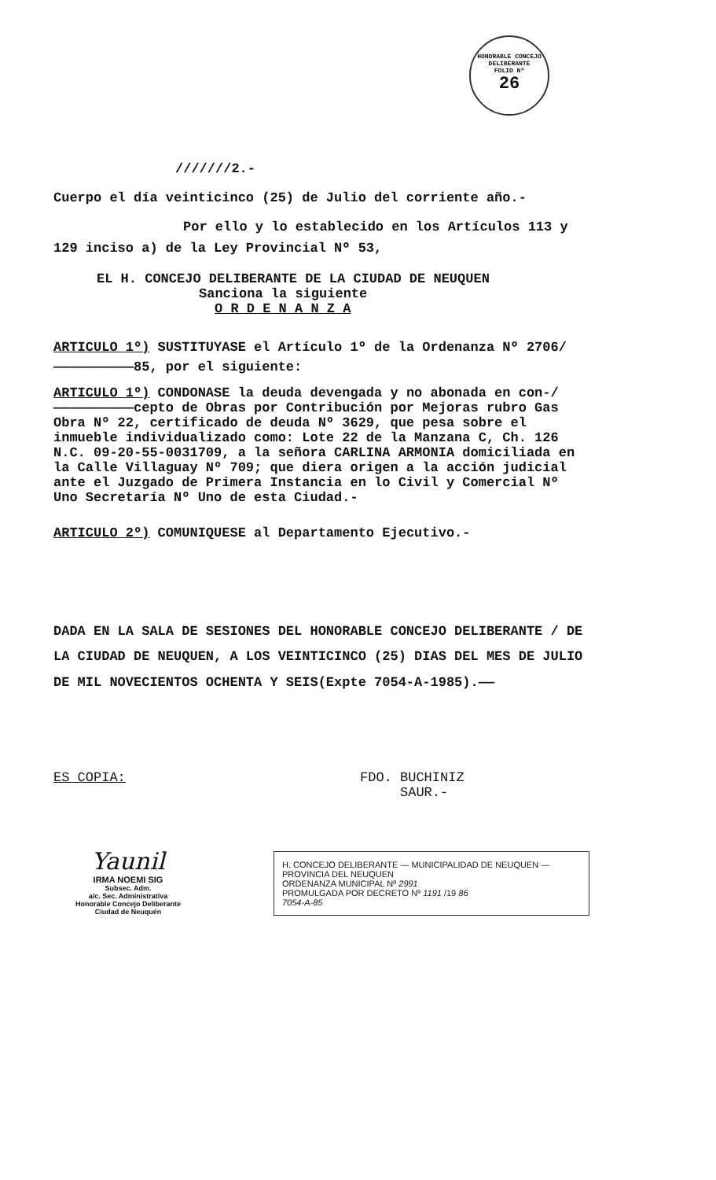HONORABLE CONCEJO DELIBERANTE
FOLIO Nº
26
///////2.-
Cuerpo el día veinticinco (25) de Julio del corriente año.-
Por ello y lo establecido en los Artículos 113 y
129 inciso a) de la Ley Provincial Nº 53,
EL H. CONCEJO DELIBERANTE DE LA CIUDAD DE NEUQUEN
Sanciona la siguiente
O R D E N A N Z A
ARTICULO 1º) SUSTITUYASE el Artículo 1º de la Ordenanza Nº 2706/
——————————85, por el siguiente:
ARTICULO 1º) CONDONASE la deuda devengada y no abonada en con-/ ——————————cepto de Obras por Contribución por Mejoras rubro Gas Obra Nº 22, certificado de deuda Nº 3629, que pesa sobre el inmueble individualizado como: Lote 22 de la Manzana C, Ch. 126 N.C. 09-20-55-0031709, a la señora CARLINA ARMONIA domiciliada en la Calle Villaguay Nº 709; que diera origen a la acción judicial ante el Juzgado de Primera Instancia en lo Civil y Comercial Nº Uno Secretaría Nº Uno de esta Ciudad.-
ARTICULO 2º) COMUNIQUESE al Departamento Ejecutivo.-
DADA EN LA SALA DE SESIONES DEL HONORABLE CONCEJO DELIBERANTE / DE LA CIUDAD DE NEUQUEN, A LOS VEINTICINCO (25) DIAS DEL MES DE JULIO DE MIL NOVECIENTOS OCHENTA Y SEIS(Expte 7054-A-1985).——
ES COPIA: FDO. BUCHINIZ
SAUR.-
Yaunil
IRMA NOEMI SIG
Subsec. Adm.
a/c. Sec. Administrativa
Honorable Concejo Deliberante
Ciudad de Neuquén
H. CONCEJO DELIBERANTE — MUNICIPALIDAD DE NEUQUEN — PROVINCIA DEL NEUQUEN
ORDENANZA MUNICIPAL Nº 2991
PROMULGADA POR DECRETO Nº 1191 /19 86
7054-A-85